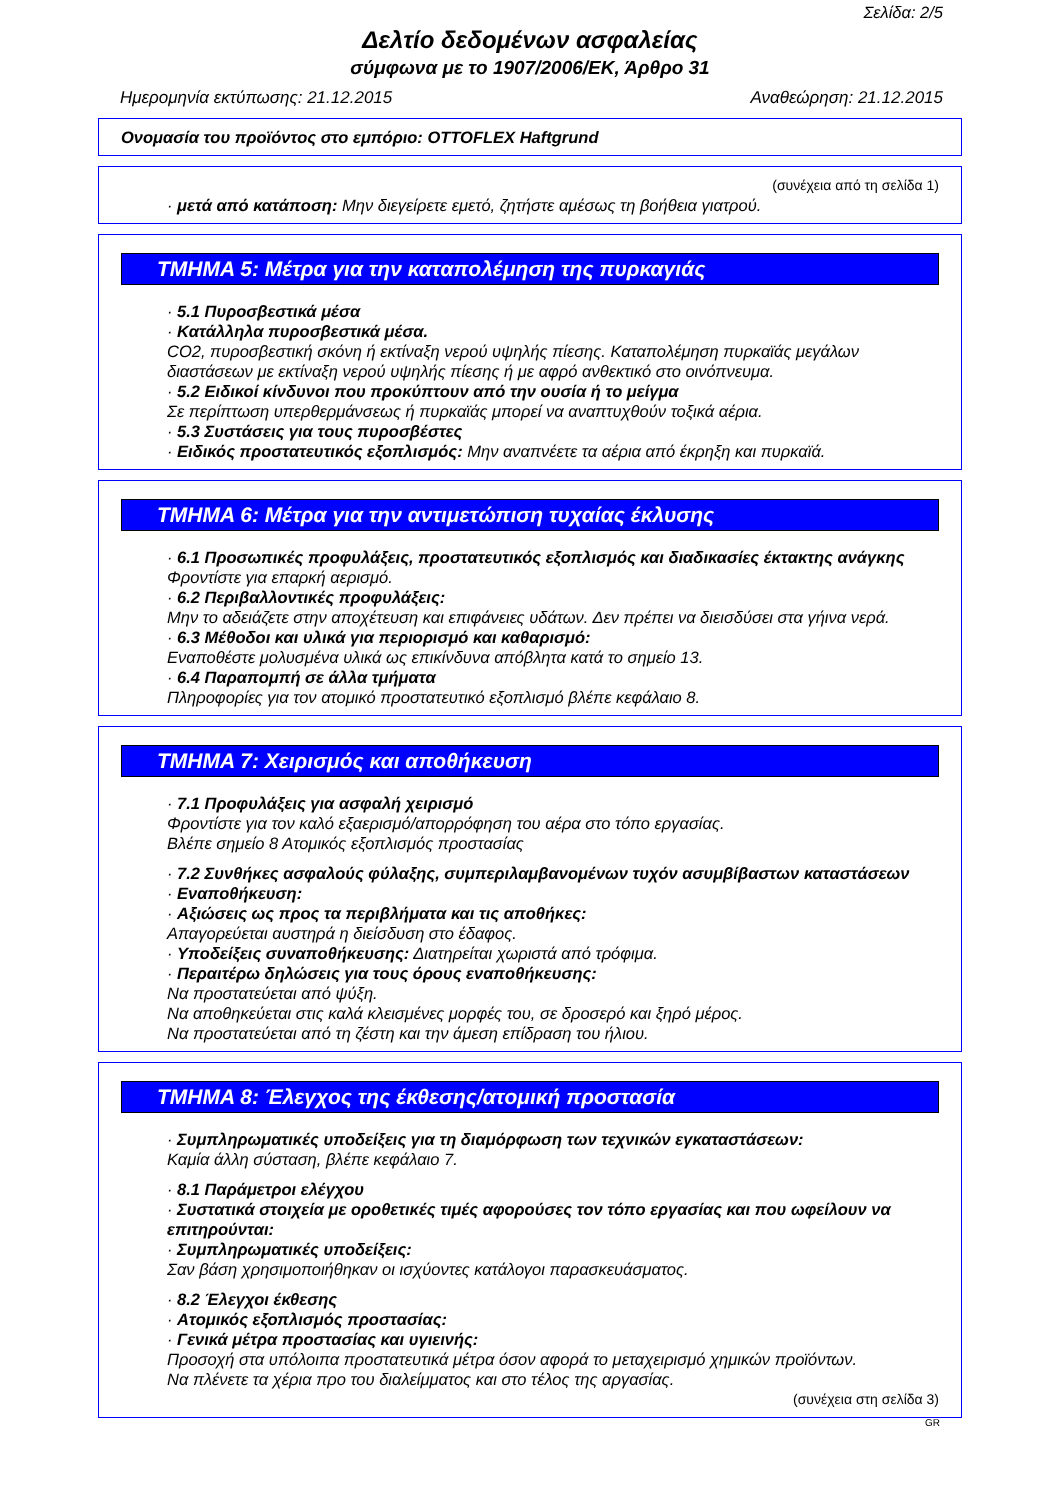Σελίδα: 2/5
Δελτίο δεδομένων ασφαλείας
σύμφωνα με το 1907/2006/ΕΚ, Άρθρο 31
Ημερομηνία εκτύπωσης: 21.12.2015 Αναθεώρηση: 21.12.2015
Ονομασία του προϊόντος στο εμπόριο: OTTOFLEX Haftgrund
(συνέχεια από τη σελίδα 1)
· μετά από κατάποση: Μην διεγείρετε εμετό, ζητήστε αμέσως τη βοήθεια γιατρού.
ΤΜΗΜΑ 5: Μέτρα για την καταπολέμηση της πυρκαγιάς
· 5.1 Πυροσβεστικά μέσα
· Κατάλληλα πυροσβεστικά μέσα.
CO2, πυροσβεστική σκόνη ή εκτίναξη νερού υψηλής πίεσης. Καταπολέμηση πυρκαϊάς μεγάλων διαστάσεων με εκτίναξη νερού υψηλής πίεσης ή με αφρό ανθεκτικό στο οινόπνευμα.
· 5.2 Ειδικοί κίνδυνοι που προκύπτουν από την ουσία ή το μείγμα
Σε περίπτωση υπερθερμάνσεως ή πυρκαϊάς μπορεί να αναπτυχθούν τοξικά αέρια.
· 5.3 Συστάσεις για τους πυροσβέστες
· Ειδικός προστατευτικός εξοπλισμός: Μην αναπνέετε τα αέρια από έκρηξη και πυρκαϊά.
ΤΜΗΜΑ 6: Μέτρα για την αντιμετώπιση τυχαίας έκλυσης
· 6.1 Προσωπικές προφυλάξεις, προστατευτικός εξοπλισμός και διαδικασίες έκτακτης ανάγκης
Φροντίστε για επαρκή αερισμό.
· 6.2 Περιβαλλοντικές προφυλάξεις:
Μην το αδειάζετε στην αποχέτευση και επιφάνειες υδάτων. Δεν πρέπει να διεισδύσει στα γήινα νερά.
· 6.3 Μέθοδοι και υλικά για περιορισμό και καθαρισμό:
Εναποθέστε μολυσμένα υλικά ως επικίνδυνα απόβλητα κατά το σημείο 13.
· 6.4 Παραπομπή σε άλλα τμήματα
Πληροφορίες για τον ατομικό προστατευτικό εξοπλισμό βλέπε κεφάλαιο 8.
ΤΜΗΜΑ 7: Χειρισμός και αποθήκευση
· 7.1 Προφυλάξεις για ασφαλή χειρισμό
Φροντίστε για τον καλό εξαερισμό/απορρόφηση του αέρα στο τόπο εργασίας.
Βλέπε σημείο 8 Ατομικός εξοπλισμός προστασίας
· 7.2 Συνθήκες ασφαλούς φύλαξης, συμπεριλαμβανομένων τυχόν ασυμβίβαστων καταστάσεων
· Εναποθήκευση:
· Αξιώσεις ως προς τα περιβλήματα και τις αποθήκες:
Απαγορεύεται αυστηρά η διείσδυση στο έδαφος.
· Υποδείξεις συναποθήκευσης: Διατηρείται χωριστά από τρόφιμα.
· Περαιτέρω δηλώσεις για τους όρους εναποθήκευσης:
Να προστατεύεται από ψύξη.
Να αποθηκεύεται στις καλά κλεισμένες μορφές του, σε δροσερό και ξηρό μέρος.
Να προστατεύεται από τη ζέστη και την άμεση επίδραση του ήλιου.
ΤΜΗΜΑ 8: Έλεγχος της έκθεσης/ατομική προστασία
· Συμπληρωματικές υποδείξεις για τη διαμόρφωση των τεχνικών εγκαταστάσεων:
Καμία άλλη σύσταση, βλέπε κεφάλαιο 7.
· 8.1 Παράμετροι ελέγχου
· Συστατικά στοιχεία με οροθετικές τιμές αφορούσες τον τόπο εργασίας και που ωφείλουν να επιτηρούνται:
· Συμπληρωματικές υποδείξεις:
Σαν βάση χρησιμοποιήθηκαν οι ισχύοντες κατάλογοι παρασκευάσματος.
· 8.2 Έλεγχοι έκθεσης
· Ατομικός εξοπλισμός προστασίας:
· Γενικά μέτρα προστασίας και υγιεινής:
Προσοχή στα υπόλοιπα προστατευτικά μέτρα όσον αφορά το μεταχειρισμό χημικών προϊόντων.
Να πλένετε τα χέρια προ του διαλείμματος και στο τέλος της αργασίας.
(συνέχεια στη σελίδα 3)
GR